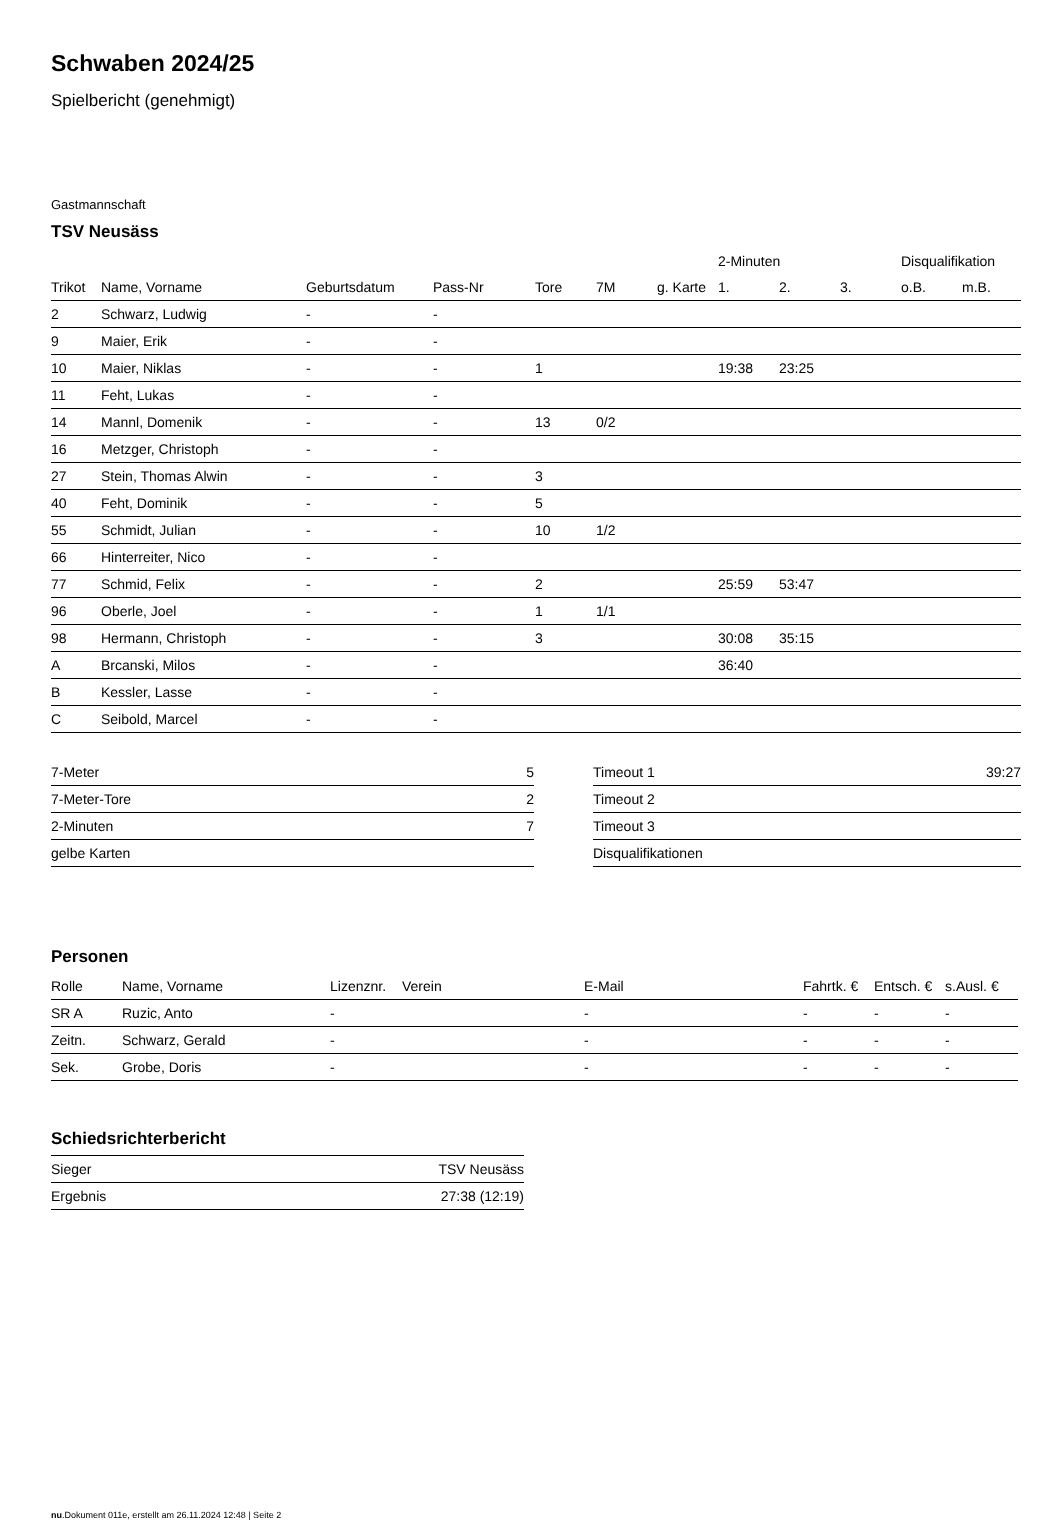Schwaben 2024/25
Spielbericht (genehmigt)
Gastmannschaft
TSV Neusäss
| | | | | | | | 2-Minuten | | | Disqualifikation | |
| --- | --- | --- | --- | --- | --- | --- | --- | --- | --- | --- | --- |
| Trikot | Name, Vorname | Geburtsdatum | Pass-Nr | Tore | 7M | g. Karte | 1. | 2. | 3. | o.B. | m.B. |
| 2 | Schwarz, Ludwig | - | - | | | | | | | | |
| 9 | Maier, Erik | - | - | | | | | | | | |
| 10 | Maier, Niklas | - | - | 1 | | | 19:38 | 23:25 | | | |
| 11 | Feht, Lukas | - | - | | | | | | | | |
| 14 | Mannl, Domenik | - | - | 13 | 0/2 | | | | | | |
| 16 | Metzger, Christoph | - | - | | | | | | | | |
| 27 | Stein, Thomas Alwin | - | - | 3 | | | | | | | |
| 40 | Feht, Dominik | - | - | 5 | | | | | | | |
| 55 | Schmidt, Julian | - | - | 10 | 1/2 | | | | | | |
| 66 | Hinterreiter, Nico | - | - | | | | | | | | |
| 77 | Schmid, Felix | - | - | 2 | | | 25:59 | 53:47 | | | |
| 96 | Oberle, Joel | - | - | 1 | 1/1 | | | | | | |
| 98 | Hermann, Christoph | - | - | 3 | | | 30:08 | 35:15 | | | |
| A | Brcanski, Milos | - | - | | | | 36:40 | | | | |
| B | Kessler, Lasse | - | - | | | | | | | | |
| C | Seibold, Marcel | - | - | | | | | | | | |
| 7-Meter | 5 |
| 7-Meter-Tore | 2 |
| 2-Minuten | 7 |
| gelbe Karten | |
| Timeout 1 | 39:27 |
| Timeout 2 | |
| Timeout 3 | |
| Disqualifikationen | |
Personen
| Rolle | Name, Vorname | Lizenznr. | Verein | E-Mail | Fahrtk. € | Entsch. € | s.Ausl. € |
| --- | --- | --- | --- | --- | --- | --- | --- |
| SR A | Ruzic, Anto | - | | - | - | - | - |
| Zeitn. | Schwarz, Gerald | - | | - | - | - | - |
| Sek. | Grobe, Doris | - | | - | - | - | - |
Schiedsrichterbericht
| Sieger | TSV Neusäss |
| Ergebnis | 27:38 (12:19) |
nu.Dokument 011e, erstellt am 26.11.2024 12:48 | Seite 2